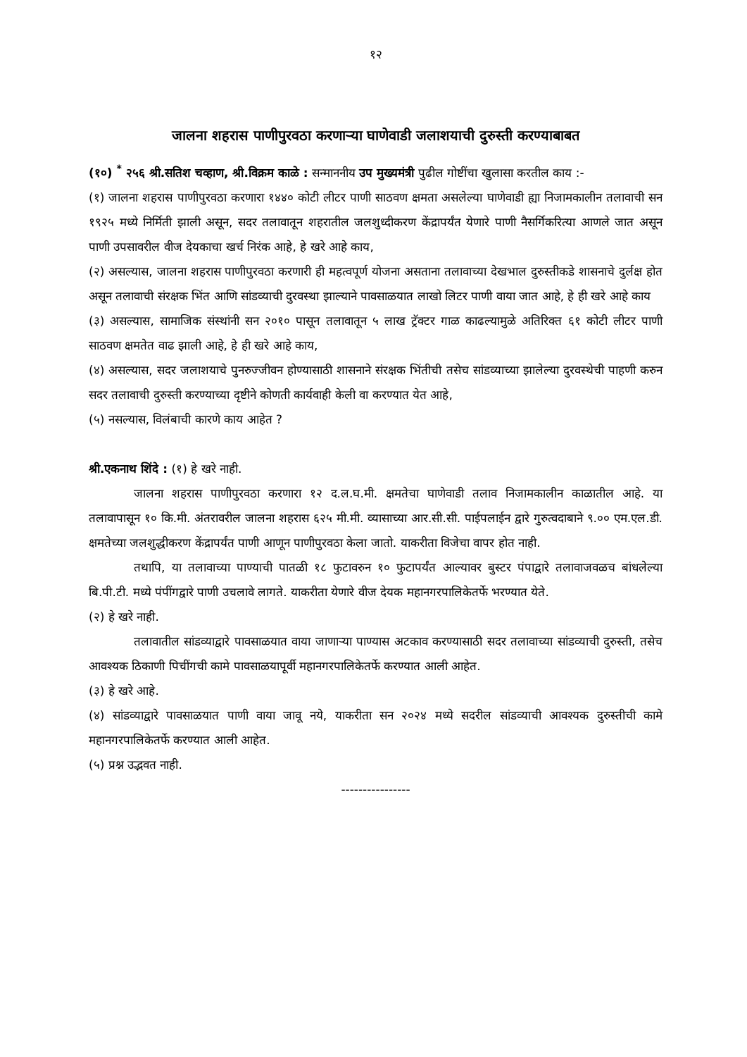१२
जालना शहरास पाणीपुरवठा करणाऱ्या घाणेवाडी जलाशयाची दुरुस्ती करण्याबाबत
(१०) <sup>*</sup> २५६ श्री.सतिश चव्हाण, श्री.विक्रम काळे : सन्माननीय उप मुख्यमंत्री पुढील गोष्टींचा खुलासा करतील काय :-
(१) जालना शहरास पाणीपुरवठा करणारा १४४० कोटी लीटर पाणी साठवण क्षमता असलेल्या घाणेवाडी ह्या निजामकालीन तलावाची सन १९२५ मध्ये निर्मिती झाली असून, सदर तलावातून शहरातील जलशुध्दीकरण केंद्रापर्यंत येणारे पाणी नैसर्गिकरित्या आणले जात असून पाणी उपसावरील वीज देयकाचा खर्च निरंक आहे, हे खरे आहे काय,
(२) असल्यास, जालना शहरास पाणीपुरवठा करणारी ही महत्वपूर्ण योजना असताना तलावाच्या देखभाल दुरुस्तीकडे शासनाचे दुर्लक्ष होत असून तलावाची संरक्षक भिंत आणि सांडव्याची दुरवस्था झाल्याने पावसाळयात लाखो लिटर पाणी वाया जात आहे, हे ही खरे आहे काय
(३) असल्यास, सामाजिक संस्थांनी सन २०१० पासून तलावातून ५ लाख ट्रॅक्टर गाळ काढल्यामुळे अतिरिक्त ६१ कोटी लीटर पाणी साठवण क्षमतेत वाढ झाली आहे, हे ही खरे आहे काय,
(४) असल्यास, सदर जलाशयाचे पुनरुज्जीवन होण्यासाठी शासनाने संरक्षक भिंतीची तसेच सांडव्याच्या झालेल्या दुरवस्थेची पाहणी करुन सदर तलावाची दुरुस्ती करण्याच्या दृष्टीने कोणती कार्यवाही केली वा करण्यात येत आहे,
(५) नसल्यास, विलंबाची कारणे काय आहेत ?
श्री.एकनाथ शिंदे : (१) हे खरे नाही.
जालना शहरास पाणीपुरवठा करणारा १२ द.ल.घ.मी. क्षमतेचा घाणेवाडी तलाव निजामकालीन काळातील आहे. या तलावापासून १० कि.मी. अंतरावरील जालना शहरास ६२५ मी.मी. व्यासाच्या आर.सी.सी. पाईपलाईन द्वारे गुरुत्वदाबाने ९.०० एम.एल.डी. क्षमतेच्या जलशुद्धीकरण केंद्रापर्यंत पाणी आणून पाणीपुरवठा केला जातो. याकरीता विजेचा वापर होत नाही.
तथापि, या तलावाच्या पाण्याची पातळी १८ फुटावरुन १० फुटापर्यंत आल्यावर बुस्टर पंपाद्वारे तलावाजवळच बांधलेल्या बि.पी.टी. मध्ये पंपींगद्वारे पाणी उचलावे लागते. याकरीता येणारे वीज देयक महानगरपालिकेतर्फे भरण्यात येते.
(२) हे खरे नाही.
तलावातील सांडव्याद्वारे पावसाळयात वाया जाणाऱ्या पाण्यास अटकाव करण्यासाठी सदर तलावाच्या सांडव्याची दुरुस्ती, तसेच आवश्यक ठिकाणी पिचींगची कामे पावसाळयापूर्वी महानगरपालिकेतर्फे करण्यात आली आहेत.
(३) हे खरे आहे.
(४) सांडव्याद्वारे पावसाळयात पाणी वाया जावू नये, याकरीता सन २०२४ मध्ये सदरील सांडव्याची आवश्यक दुरुस्तीची कामे महानगरपालिकेतर्फे करण्यात आली आहेत.
(५) प्रश्न उद्भवत नाही.
----------------